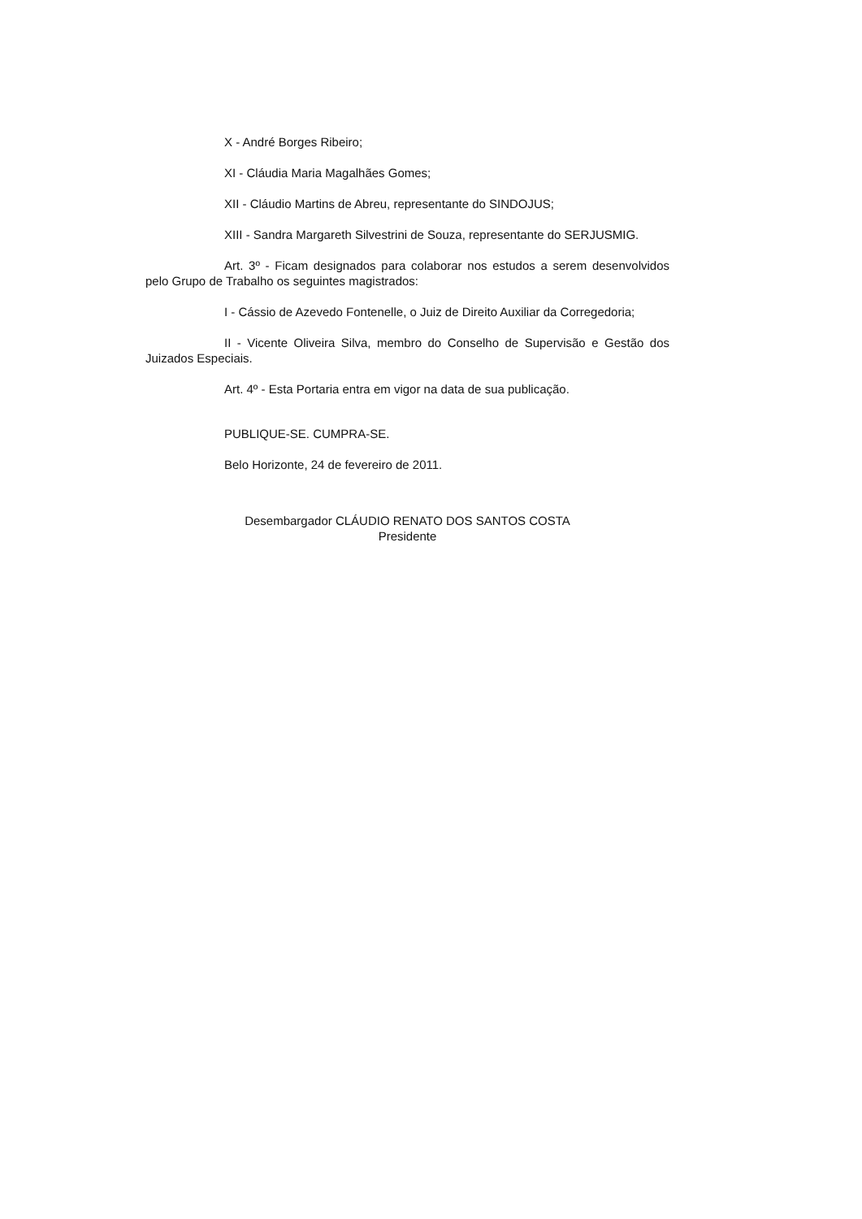X - André Borges Ribeiro;
XI - Cláudia Maria Magalhães Gomes;
XII - Cláudio Martins de Abreu, representante do SINDOJUS;
XIII - Sandra Margareth Silvestrini de Souza, representante do SERJUSMIG.
Art. 3º - Ficam designados para colaborar nos estudos a serem desenvolvidos pelo Grupo de Trabalho os seguintes magistrados:
I - Cássio de Azevedo Fontenelle, o Juiz de Direito Auxiliar da Corregedoria;
II - Vicente Oliveira Silva, membro do Conselho de Supervisão e Gestão dos Juizados Especiais.
Art. 4º - Esta Portaria entra em vigor na data de sua publicação.
PUBLIQUE-SE. CUMPRA-SE.
Belo Horizonte, 24 de fevereiro de 2011.
Desembargador CLÁUDIO RENATO DOS SANTOS COSTA
Presidente